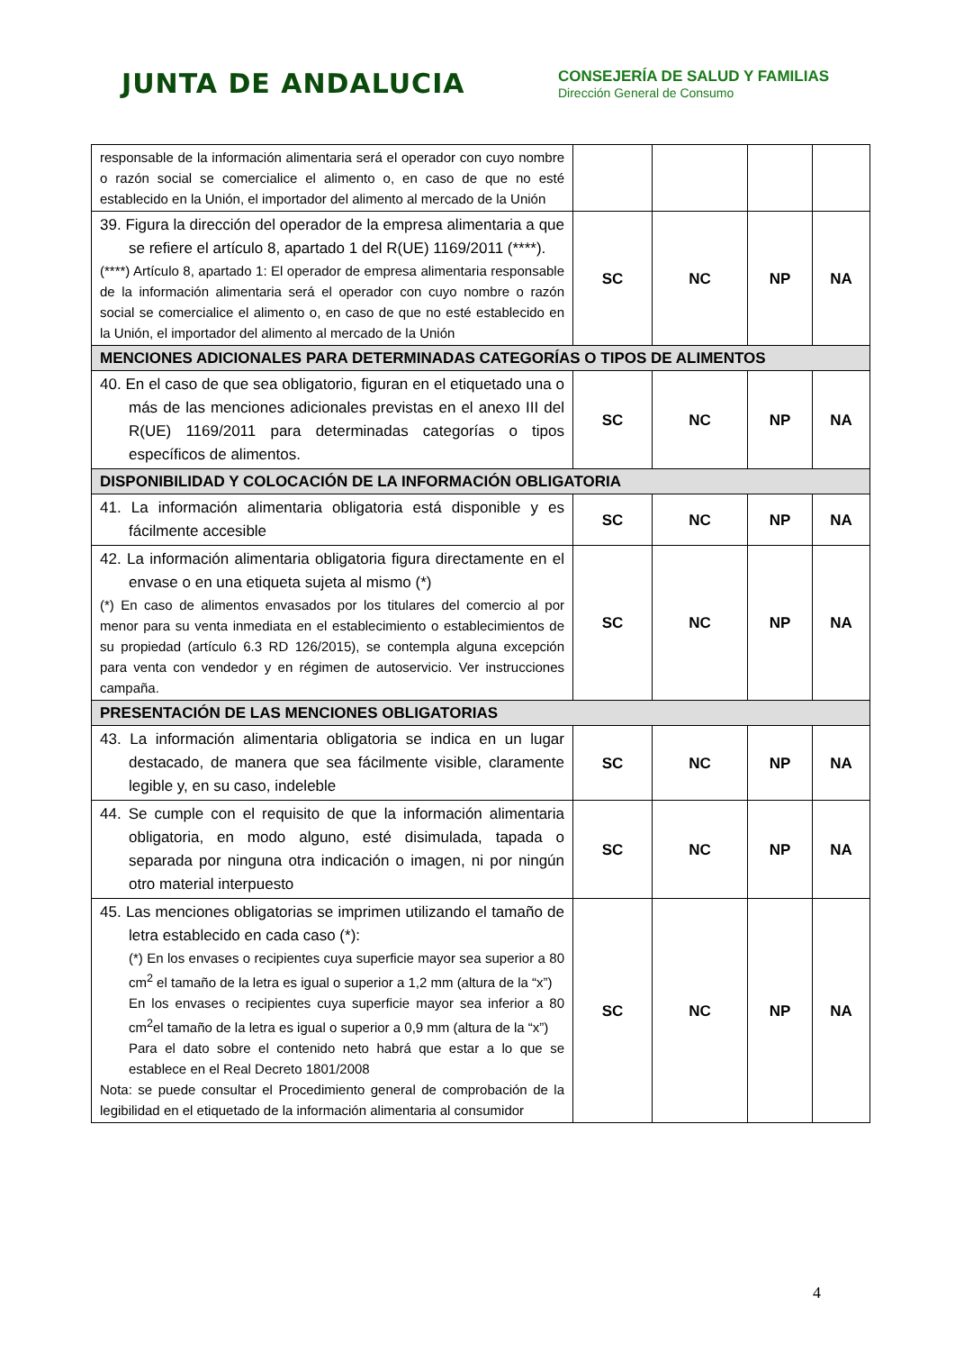JUNTA DE ANDALUCIA
CONSEJERÍA DE SALUD Y FAMILIAS
Dirección General de Consumo
| responsable de la información alimentaria será el operador con cuyo nombre o razón social se comercialice el alimento o, en caso de que no esté establecido en la Unión, el importador del alimento al mercado de la Unión | | | | |
| 39. Figura la dirección del operador de la empresa alimentaria a que se refiere el artículo 8, apartado 1 del R(UE) 1169/2011 (****). (****) Artículo 8, apartado 1: El operador de empresa alimentaria responsable de la información alimentaria será el operador con cuyo nombre o razón social se comercialice el alimento o, en caso de que no esté establecido en la Unión, el importador del alimento al mercado de la Unión | SC | NC | NP | NA |
| MENCIONES ADICIONALES PARA DETERMINADAS CATEGORÍAS O TIPOS DE ALIMENTOS | | | | |
| 40. En el caso de que sea obligatorio, figuran en el etiquetado una o más de las menciones adicionales previstas en el anexo III del R(UE) 1169/2011 para determinadas categorías o tipos específicos de alimentos. | SC | NC | NP | NA |
| DISPONIBILIDAD Y COLOCACIÓN DE LA INFORMACIÓN OBLIGATORIA | | | | |
| 41. La información alimentaria obligatoria está disponible y es fácilmente accesible | SC | NC | NP | NA |
| 42. La información alimentaria obligatoria figura directamente en el envase o en una etiqueta sujeta al mismo (*) (*) En caso de alimentos envasados por los titulares del comercio al por menor para su venta inmediata en el establecimiento o establecimientos de su propiedad (artículo 6.3 RD 126/2015), se contempla alguna excepción para venta con vendedor y en régimen de autoservicio. Ver instrucciones campaña. | SC | NC | NP | NA |
| PRESENTACIÓN DE LAS MENCIONES OBLIGATORIAS | | | | |
| 43. La información alimentaria obligatoria se indica en un lugar destacado, de manera que sea fácilmente visible, claramente legible y, en su caso, indeleble | SC | NC | NP | NA |
| 44. Se cumple con el requisito de que la información alimentaria obligatoria, en modo alguno, esté disimulada, tapada o separada por ninguna otra indicación o imagen, ni por ningún otro material interpuesto | SC | NC | NP | NA |
| 45. Las menciones obligatorias se imprimen utilizando el tamaño de letra establecido en cada caso (*): (*) En los envases o recipientes cuya superficie mayor sea superior a 80 cm<sup>2</sup> el tamaño de la letra es igual o superior a 1,2 mm (altura de la “x”) En los envases o recipientes cuya superficie mayor sea inferior a 80 cm<sup>2</sup>el tamaño de la letra es igual o superior a 0,9 mm (altura de la “x”) Para el dato sobre el contenido neto habrá que estar a lo que se establece en el Real Decreto 1801/2008 Nota: se puede consultar el Procedimiento general de comprobación de la legibilidad en el etiquetado de la información alimentaria al consumidor | SC | NC | NP | NA |
4